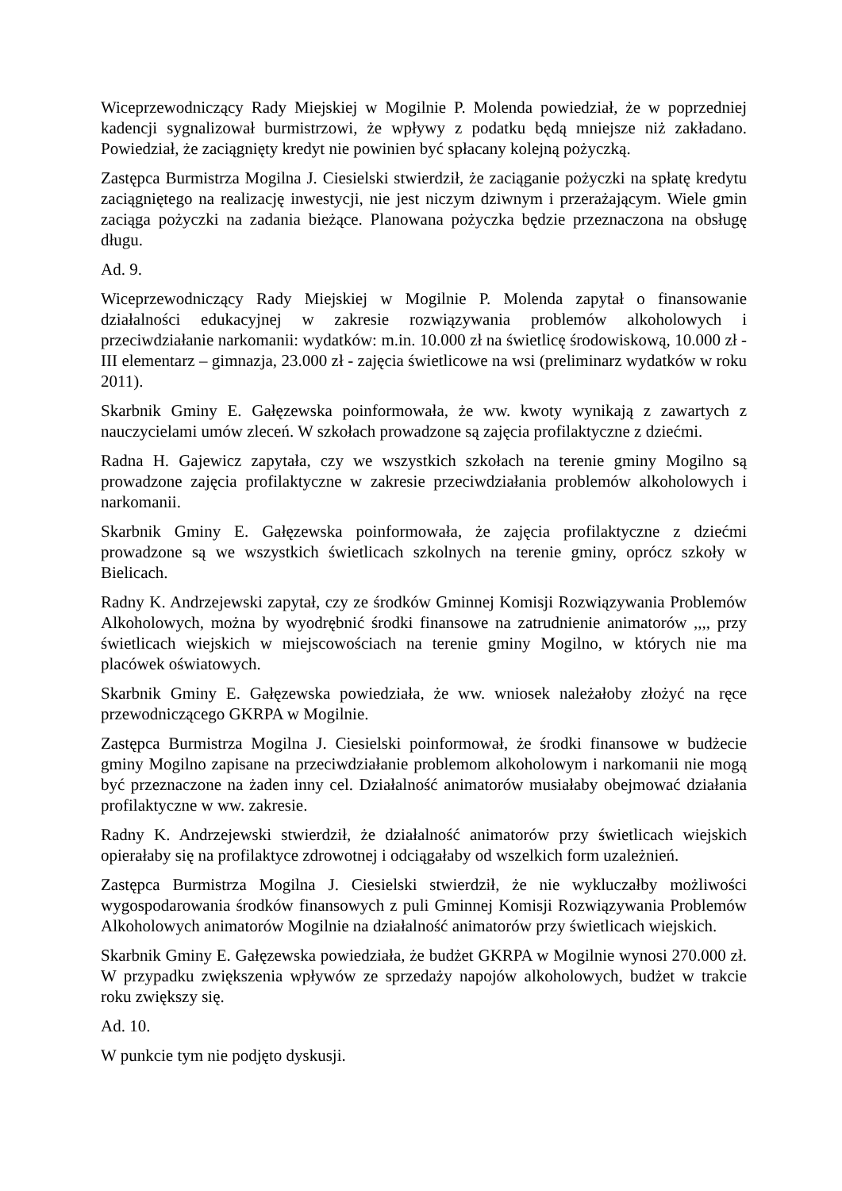Wiceprzewodniczący Rady Miejskiej w Mogilnie P. Molenda powiedział, że w poprzedniej kadencji sygnalizował burmistrzowi, że wpływy z podatku będą mniejsze niż zakładano. Powiedział, że zaciągnięty kredyt nie powinien być spłacany kolejną pożyczką.
Zastępca Burmistrza Mogilna J. Ciesielski stwierdził, że zaciąganie pożyczki na spłatę kredytu zaciągniętego na realizację inwestycji, nie jest niczym dziwnym i przerażającym. Wiele gmin zaciąga pożyczki na zadania bieżące. Planowana pożyczka będzie przeznaczona na obsługę długu.
Ad. 9.
Wiceprzewodniczący Rady Miejskiej w Mogilnie P. Molenda zapytał o finansowanie działalności edukacyjnej w zakresie rozwiązywania problemów alkoholowych i przeciwdziałanie narkomanii: wydatków: m.in. 10.000 zł na świetlicę środowiskową, 10.000 zł - III elementarz – gimnazja, 23.000 zł - zajęcia świetlicowe na wsi (preliminarz wydatków w roku 2011).
Skarbnik Gminy E. Gałęzewska poinformowała, że ww. kwoty wynikają z zawartych z nauczycielami umów zleceń. W szkołach prowadzone są zajęcia profilaktyczne z dziećmi.
Radna H. Gajewicz zapytała, czy we wszystkich szkołach na terenie gminy Mogilno są prowadzone zajęcia profilaktyczne w zakresie przeciwdziałania problemów alkoholowych i narkomanii.
Skarbnik Gminy E. Gałęzewska poinformowała, że zajęcia profilaktyczne z dziećmi prowadzone są we wszystkich świetlicach szkolnych na terenie gminy, oprócz szkoły w Bielicach.
Radny K. Andrzejewski zapytał, czy ze środków Gminnej Komisji Rozwiązywania Problemów Alkoholowych, można by wyodrębnić środki finansowe na zatrudnienie animatorów ,,,, przy świetlicach wiejskich w miejscowościach na terenie gminy Mogilno, w których nie ma placówek oświatowych.
Skarbnik Gminy E. Gałęzewska powiedziała, że ww. wniosek należałoby złożyć na ręce przewodniczącego GKRPA w Mogilnie.
Zastępca Burmistrza Mogilna J. Ciesielski poinformował, że środki finansowe w budżecie gminy Mogilno zapisane na przeciwdziałanie problemom alkoholowym i narkomanii nie mogą być przeznaczone na żaden inny cel. Działalność animatorów musiałaby obejmować działania profilaktyczne w ww. zakresie.
Radny K. Andrzejewski stwierdził, że działalność animatorów przy świetlicach wiejskich opierałaby się na profilaktyce zdrowotnej i odciągałaby od wszelkich form uzależnień.
Zastępca Burmistrza Mogilna J. Ciesielski stwierdził, że nie wykluczałby możliwości wygospodarowania środków finansowych z puli Gminnej Komisji Rozwiązywania Problemów Alkoholowych animatorów Mogilnie na działalność animatorów przy świetlicach wiejskich.
Skarbnik Gminy E. Gałęzewska powiedziała, że budżet GKRPA w Mogilnie wynosi 270.000 zł. W przypadku zwiększenia wpływów ze sprzedaży napojów alkoholowych, budżet w trakcie roku zwiększy się.
Ad. 10.
W punkcie tym nie podjęto dyskusji.